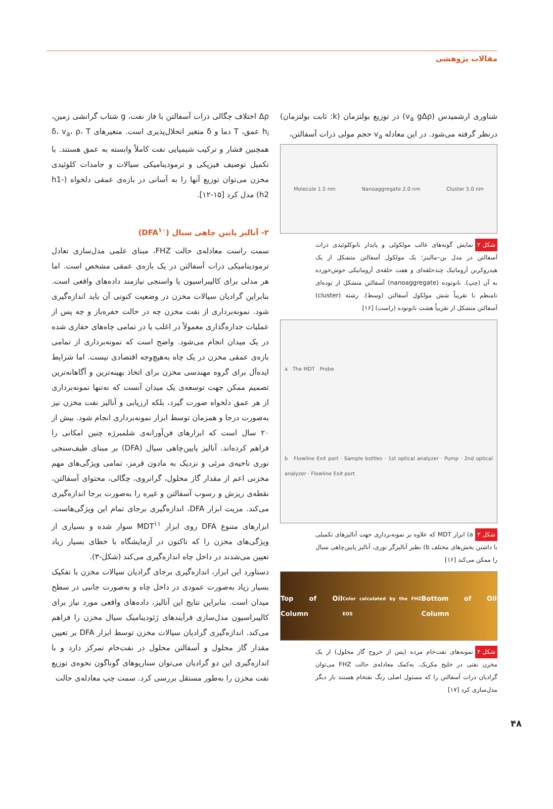مقالات پژوهشی
شناوری ارشمیدس (v<sub>a</sub> gΔρ) در توزیع بولتزمان (k: ثابت بولتزمان) درنظر گرفته می‌شود. در این معادله v<sub>a</sub> حجم مولی ذرات آسفالتن،
Molecule 1.5 nm Nanoaggregate 2.0 nm Cluster 5.0 nm
شکل ۲ نمایش گونه‌های غالب مولکولی و پایدار نانوکلوئیدی ذرات آسفالتن در مدل ین–مالینز؛ یک مولکول آسفالتن متشکل از یک هیدروکربن آروماتیک چندحلقه‌ای و هفت حلقه‌ی آروماتیکی جوش‌خورده به آن (چپ). نانوتوده (nanoaggregate) آسفالتن متشکل از توده‌ای نامنظم با تقریباً شش مولکول آسفالتن (وسط). رشته (cluster) آسفالتن متشکل از تقریباً هشت نانوتوده (راست) [۱۶]
a The MDT Probe
b Flowline Exit port · Sample bottles · 1st optical analyzer · Pump · 2nd optical analyzer · Flowline Exit port
شکل ۳ a) ابزار MDT که علاوه بر نمونه‌برداری جهت آنالیزهای تکمیلی با داشتن بخش‌های مختلف b) نظیر آنالیزگر نوری، آنالیز پایین‌چاهی سیال را ممکن می‌کند [۱۶]
Top of Oil Column Color calculated by the FHZ EOS Bottom of Oil Column
شکل ۴ نمونه‌های نفت‌خام مرده (پس از خروج گاز محلول) از یک مخزن نفتی در خلیج مکزیک. به‌کمک معادله‌ی حالت FHZ می‌توان گرادیان ذرات آسفالتن را که مسئول اصلی رنگ نفتخام هستند بار دیگر مدل‌سازی کرد [۱۷]
Δρ اختلاف چگالی ذرات آسفالتن با فاز نفت، g شتاب گرانشی زمین، h<sub>i</sub> عمق، T دما و δ متغیر انحلال‌پذیری است. متغیرهای δ، v<sub>a</sub>، ρ، T همچنین فشار و ترکیب شیمیایی نفت کاملاً وابسته به عمق هستند. با تکمیل توصیف فیزیکی و ترمودینامیکی سیالات و جامدات کلوئیدی مخزن می‌توان توزیع آنها را به آسانی در بازه‌ی عمقی دلخواه (h1-h2) مدل کرد [۱۵-۱۲].
۲- آنالیز پایین چاهی سیال (DFA<sup>۱۰</sup>)
سمت راست معادله‌ی حالت FHZ، مبنای علمی مدل‌سازی تعادل ترمودینامیکی ذرات آسفالتن در یک بازه‌ی عمقی مشخص است. اما هر مدلی برای کالیبراسیون یا واسنجی نیازمند داده‌های واقعی است. بنابراین گرادیان سیالات مخزن در وضعیت کنونی آن باید اندازه‌گیری شود. نمونه‌برداری از نفت مخزن چه در حالت حفره‌باز و چه پس از عملیات جداره‌گذاری معمولاً در اغلب یا در تمامی چاه‌های حفاری شده در یک میدان انجام می‌شود. واضح است که نمونه‌برداری از تمامی بازه‌ی عمقی مخزن در یک چاه به‌هیچ‌وجه اقتصادی نیست. اما شرایط ایده‌آل برای گروه مهندسی مخزن برای اتخاذ بهینه‌ترین و آگاهانه‌ترین تصمیم ممکن جهت توسعه‌ی یک میدان آنست که نه‌تنها نمونه‌برداری از هر عمق دلخواه صورت گیرد، بلکه ارزیابی و آنالیز نفت مخزن نیز به‌صورت درجا و همزمان توسط ابزار نمونه‌برداری انجام شود. بیش از ۲۰ سال است که ابزارهای فن‌آورانه‌ی شلمبرژه چنین امکانی را فراهم کرده‌اند. آنالیز پایین‌چاهی سیال (DFA) بر مبنای طیف‌سنجی نوری ناحیه‌ی مرئی و نزدیک به مادون قرمز، تمامی ویژگی‌های مهم مخزنی اعم از مقدار گاز محلول، گرانروی، چگالی، محتوای آسفالتن، نقطه‌ی ریزش و رسوب آسفالتن و غیره را به‌صورت برجا اندازه‌گیری می‌کند. مزیت ابزار DFA، اندازه‌گیری برجای تمام این ویژگی‌هاست. ابزارهای متنوع DFA روی ابزار MDT<sup>۱۱</sup> سوار شده و بسیاری از ویژگی‌های مخزن را که تاکنون در آزمایشگاه با خطای بسیار زیاد تعیین می‌شدند در داخل چاه اندازه‌گیری می‌کند (شکل-۳).
دستاورد این ابزار، اندازه‌گیری برجای گرادیان سیالات مخزن با تفکیک بسیار زیاد به‌صورت عمودی در داخل چاه و به‌صورت جانبی در سطح میدان است. بنابراین نتایج این آنالیز، داده‌های واقعی مورد نیاز برای کالیبراسیون مدل‌سازی فرآیندهای ژئودینامیک سیال مخزن را فراهم می‌کند. اندازه‌گیری گرادیان سیالات مخزن توسط ابزار DFA بر تعیین مقدار گاز محلول و آسفالتن محلول در نفت‌خام تمرکز دارد و با اندازه‌گیری این دو گرادیان می‌توان سناریوهای گوناگون نحوه‌ی توزیع نفت مخزن را به‌طور مستقل بررسی کرد. سمت چپ معادله‌ی حالت
۴۸